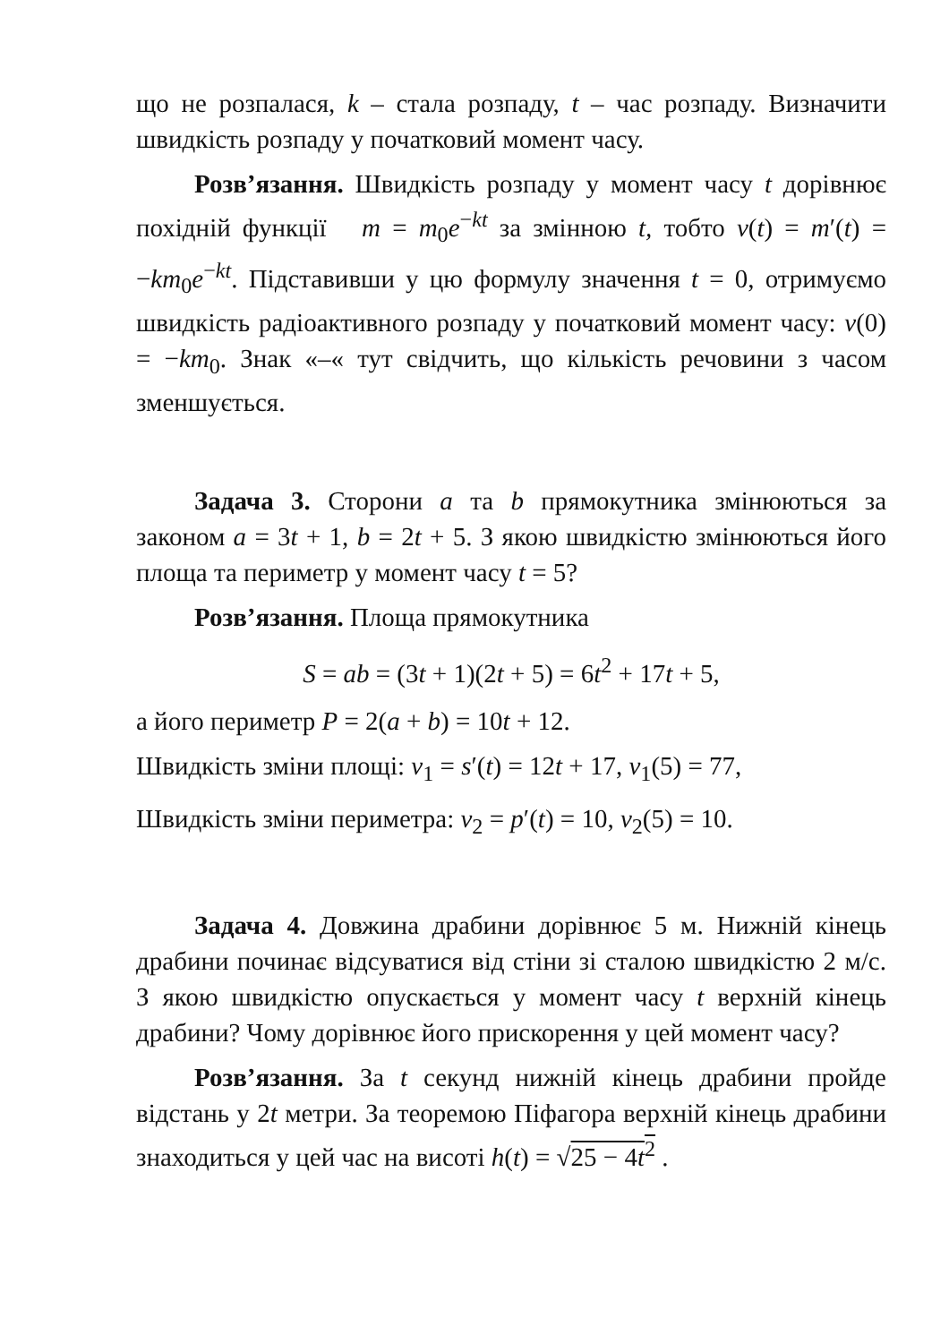що не розпалася, k – стала розпаду, t – час розпаду. Визначити швидкість розпаду у початковий момент часу.
Розв’язання. Швидкість розпаду у момент часу t дорівнює похідній функції m = m<sub>0</sub>e<sup>−kt</sup> за змінною t, тобто v(t) = m′(t) = −km<sub>0</sub>e<sup>−kt</sup>. Підставивши у цю формулу значення t = 0, отримуємо швидкість радіоактивного розпаду у початковий момент часу: v(0) = −km<sub>0</sub>. Знак «–« тут свідчить, що кількість речовини з часом зменшується.
Задача 3. Сторони a та b прямокутника змінюються за законом a = 3t + 1, b = 2t + 5. З якою швидкістю змінюються його площа та периметр у момент часу t = 5?
Розв’язання. Площа прямокутника
S = ab = (3t + 1)(2t + 5) = 6t<sup>2</sup> + 17t + 5,
а його периметр P = 2(a + b) = 10t + 12.
Швидкість зміни площі: v<sub>1</sub> = s′(t) = 12t + 17, v<sub>1</sub>(5) = 77,
Швидкість зміни периметра: v<sub>2</sub> = p′(t) = 10, v<sub>2</sub>(5) = 10.
Задача 4. Довжина драбини дорівнює 5 м. Нижній кінець драбини починає відсуватися від стіни зі сталою швидкістю 2 м/с. З якою швидкістю опускається у момент часу t верхній кінець драбини? Чому дорівнює його прискорення у цей момент часу?
Розв’язання. За t секунд нижній кінець драбини пройде відстань у 2t метри. За теоремою Піфагора верхній кінець драбини знаходиться у цей час на висоті h(t) = √25 − 4t<sup>2</sup> .